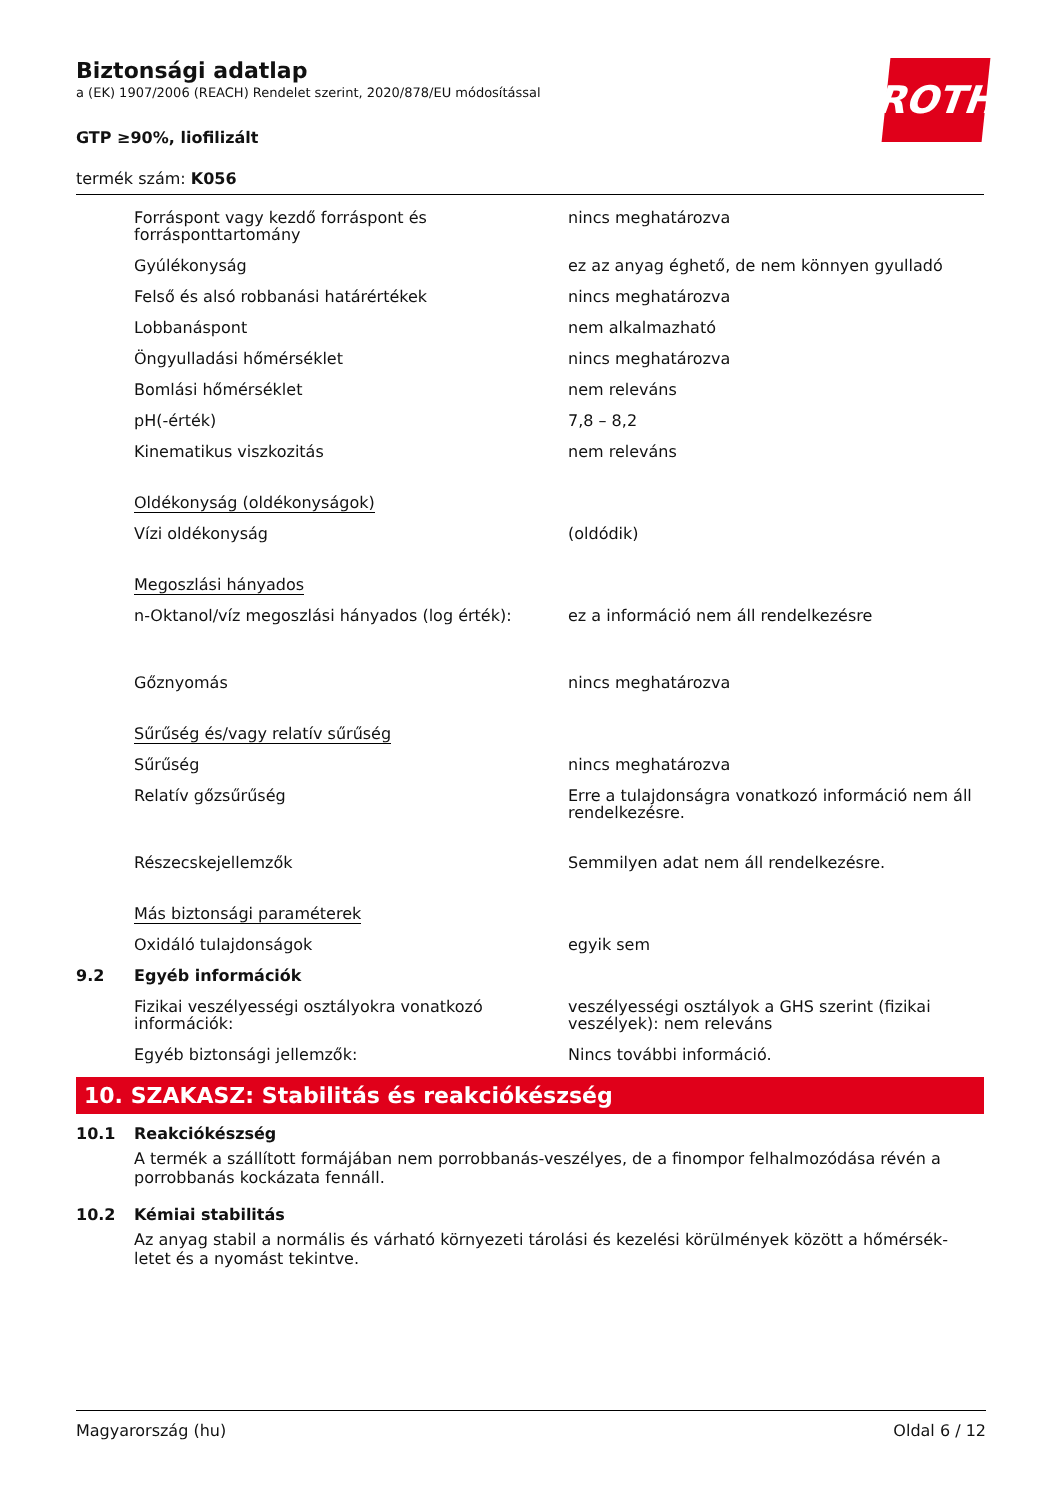ROTH
Biztonsági adatlap
a (EK) 1907/2006 (REACH) Rendelet szerint, 2020/878/EU módosítással
GTP ≥90%, liofilizált
termék szám: K056
| | Forráspont vagy kezdő forráspont és forrásponttartomány | nincs meghatározva |
| | Gyúlékonyság | ez az anyag éghető, de nem könnyen gyulladó |
| | Felső és alsó robbanási határértékek | nincs meghatározva |
| | Lobbanáspont | nem alkalmazható |
| | Öngyulladási hőmérséklet | nincs meghatározva |
| | Bomlási hőmérséklet | nem releváns |
| | pH(-érték) | 7,8 – 8,2 |
| | Kinematikus viszkozitás | nem releváns |
| | Oldékonyság (oldékonyságok) | |
| | Vízi oldékonyság | (oldódik) |
| | Megoszlási hányados | |
| | n-Oktanol/víz megoszlási hányados (log érték): | ez a információ nem áll rendelkezésre |
| | Gőznyomás | nincs meghatározva |
| | Sűrűség és/vagy relatív sűrűség | |
| | Sűrűség | nincs meghatározva |
| | Relatív gőzsűrűség | Erre a tulajdonságra vonatkozó információ nem áll rendelkezésre. |
| | Részecskejellemzők | Semmilyen adat nem áll rendelkezésre. |
| | Más biztonsági paraméterek | |
| | Oxidáló tulajdonságok | egyik sem |
| 9.2 | Egyéb információk | |
| | Fizikai veszélyességi osztályokra vonatkozó információk: | veszélyességi osztályok a GHS szerint (fizikai veszélyek): nem releváns |
| | Egyéb biztonsági jellemzők: | Nincs további információ. |
10. SZAKASZ: Stabilitás és reakciókészség
10.1 Reakciókészség
A termék a szállított formájában nem porrobbanás-veszélyes, de a finompor felhalmozódása révén a porrobbanás kockázata fennáll.
10.2 Kémiai stabilitás
Az anyag stabil a normális és várható környezeti tárolási és kezelési körülmények között a hőmérsék-letet és a nyomást tekintve.
Magyarország (hu) Oldal 6 / 12